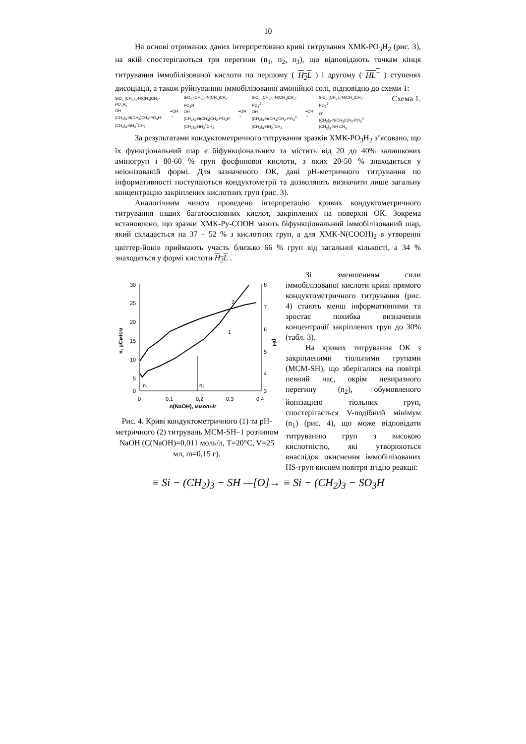10
На основі отриманих даних інтерпретовано криві титрування ХМК-PO<sub>3</sub>H<sub>2</sub> (рис. 3), на якій спостерігаються три перегини (n<sub>1</sub>, n<sub>2</sub>, n<sub>3</sub>), що відповідають точкам кінця титрування іммобілізованої кислоти по першому ( H<sub>2</sub>L ) і другому ( HL<sup>−</sup> ) ступенях дисоціації, а також руйнуванню іммобілізованої амонійної солі, відповідно до схеми 1: Схема 1.
SiO<sub>2</sub> (CH<sub>2</sub>)<sub>3</sub>-N(CH<sub>3</sub>)CH<sub>2</sub>-PO<sub>3</sub>H<sub>2</sub>
OH
(CH<sub>2</sub>)<sub>3</sub>-N(CH<sub>3</sub>)CH<sub>2</sub>-PO<sub>3</sub>H<sup>-</sup>
(CH<sub>2</sub>)<sub>3</sub>-NH<sub>2</sub><sup>+</sup>CH<sub>3</sub>
+OH<sup>-</sup> →
SiO<sub>2</sub> (CH<sub>2</sub>)<sub>3</sub>-N(CH<sub>3</sub>)CH<sub>2</sub>-PO<sub>3</sub>H<sup>-</sup>
OH
(CH<sub>2</sub>)<sub>3</sub>-N(CH<sub>3</sub>)CH<sub>2</sub>-PO<sub>3</sub>H<sup>-</sup>
(CH<sub>2</sub>)<sub>3</sub>-NH<sub>2</sub><sup>+</sup>CH<sub>3</sub>
+OH<sup>-</sup> →
SiO<sub>2</sub> (CH<sub>2</sub>)<sub>3</sub>-N(CH<sub>3</sub>)CH<sub>2</sub>-PO<sub>3</sub><sup>2-</sup>
OH
(CH<sub>2</sub>)<sub>3</sub>-N(CH<sub>3</sub>)CH<sub>2</sub>-PO<sub>3</sub><sup>2-</sup>
(CH<sub>2</sub>)<sub>3</sub>-NH<sub>2</sub><sup>+</sup>CH<sub>3</sub>
+OH<sup>-</sup> →
SiO<sub>2</sub> (CH<sub>2</sub>)<sub>3</sub>-N(CH<sub>3</sub>)CH<sub>2</sub>-PO<sub>3</sub><sup>2-</sup>
O<sup>-</sup>
(CH<sub>2</sub>)<sub>3</sub>-N(CH<sub>3</sub>)CH<sub>2</sub>-PO<sub>3</sub><sup>2-</sup>
(CH<sub>2</sub>)<sub>3</sub>-NH CH<sub>3</sub>
За результатами кондуктометричного титрування зразків ХМК-PO<sub>3</sub>H<sub>2</sub> з’ясовано, що їх функціональний шар є біфункціональним та містить від 20 до 40% залишкових аміногруп і 80-60 % груп фосфонової кислоти, з яких 20-50 % знаходиться у неіонізованій формі. Для зазначеного ОК, дані рН-метричного титрування по інформативності поступаються кондуктометрії та дозволяють визначити лише загальну концентрацію закріплених кислотних груп (рис. 3).
Аналогічним чином проведено інтерпретацію кривих кондуктометричного титрування інших багатоосновних кислот, закріплених на поверхні ОК. Зокрема встановлено, що зразки ХМК-Py-COOH мають біфункціональний іммобілізований шар, який складається на 37 – 52 % з кислотних груп, а для ХМК-N(COOH)<sub>2</sub> в утворенні цвіттер-йонів приймають участь близько 66 % груп від загальної кількості, а 34 % знаходяться у формі кислоти H<sub>2</sub>L .
30
25
20
15
10
5
0
8
7
6
5
4
3
0
0,1
0,2
0,3
0,4
n(NaOH), ммоль/г
κ, μСм/см
pH
2
1
n1
n2
Рис. 4. Криві кондуктометричного (1) та рН-метричного (2) титрувань МСМ-SH–1 розчином NaOH (C(NaOH)=0,011 моль/л, Т=20°C, V=25 мл, m=0,15 г).
Зі зменшенням сили іммобілізованої кислоти криві прямого кондуктометричного титрування (рис. 4) стають менш інформативними та зростає похибка визначення концентрації закріплених груп до 30% (табл. 3).
На кривих титрування ОК з закріпленими тіольними групами (MCM-SH), що зберігалися на повітрі певний час, окрім невиразного перегину (n<sub>2</sub>), обумовленого йонізацією тіольних груп, спостерігається V-подібний мінімум (n<sub>1</sub>) (рис. 4), що може відповідати титруванню груп з високою кислотністю, які утворюються внаслідок окиснення іммобілізованих HS-груп киснем повітря згідно реакції:
≡ Si − (CH<sub>2</sub>)<sub>3</sub> − SH —[O]→ ≡ Si − (CH<sub>2</sub>)<sub>3</sub> − SO<sub>3</sub>H